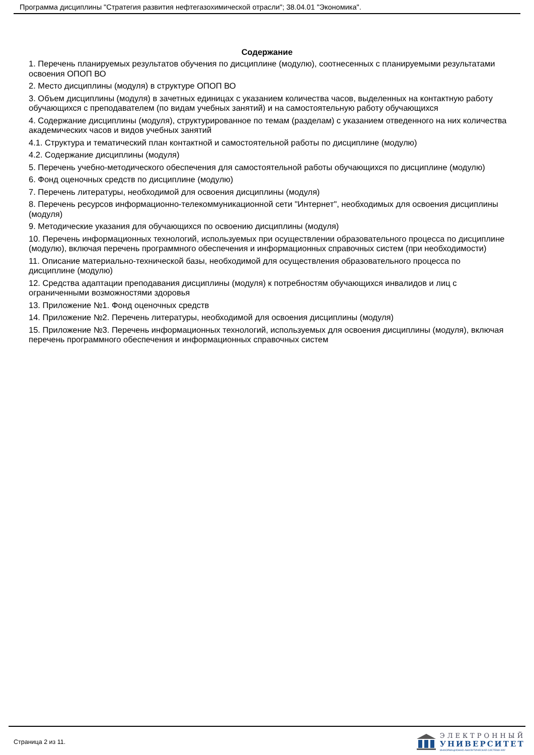Программа дисциплины "Стратегия развития нефтегазохимической отрасли"; 38.04.01 "Экономика".
Содержание
1. Перечень планируемых результатов обучения по дисциплине (модулю), соотнесенных с планируемыми результатами освоения ОПОП ВО
2. Место дисциплины (модуля) в структуре ОПОП ВО
3. Объем дисциплины (модуля) в зачетных единицах с указанием количества часов, выделенных на контактную работу обучающихся с преподавателем (по видам учебных занятий) и на самостоятельную работу обучающихся
4. Содержание дисциплины (модуля), структурированное по темам (разделам) с указанием отведенного на них количества академических часов и видов учебных занятий
4.1. Структура и тематический план контактной и самостоятельной работы по дисциплине (модулю)
4.2. Содержание дисциплины (модуля)
5. Перечень учебно-методического обеспечения для самостоятельной работы обучающихся по дисциплине (модулю)
6. Фонд оценочных средств по дисциплине (модулю)
7. Перечень литературы, необходимой для освоения дисциплины (модуля)
8. Перечень ресурсов информационно-телекоммуникационной сети "Интернет", необходимых для освоения дисциплины (модуля)
9. Методические указания для обучающихся по освоению дисциплины (модуля)
10. Перечень информационных технологий, используемых при осуществлении образовательного процесса по дисциплине (модулю), включая перечень программного обеспечения и информационных справочных систем (при необходимости)
11. Описание материально-технической базы, необходимой для осуществления образовательного процесса по дисциплине (модулю)
12. Средства адаптации преподавания дисциплины (модуля) к потребностям обучающихся инвалидов и лиц с ограниченными возможностями здоровья
13. Приложение №1. Фонд оценочных средств
14. Приложение №2. Перечень литературы, необходимой для освоения дисциплины (модуля)
15. Приложение №3. Перечень информационных технологий, используемых для освоения дисциплины (модуля), включая перечень программного обеспечения и информационных справочных систем
Страница 2 из 11.
ЭЛЕКТРОННЫЙ
УНИВЕРСИТЕТ
ИНФОРМАЦИОННО-АНАЛИТИЧЕСКАЯ СИСТЕМА КФУ